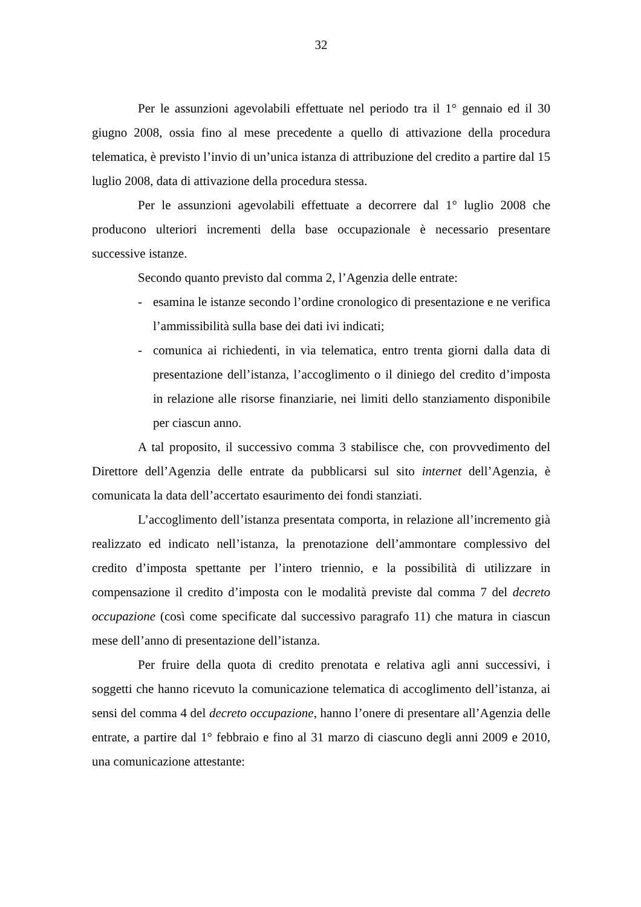32
Per le assunzioni agevolabili effettuate nel periodo tra il 1° gennaio ed il 30 giugno 2008, ossia fino al mese precedente a quello di attivazione della procedura telematica, è previsto l’invio di un’unica istanza di attribuzione del credito a partire dal 15 luglio 2008, data di attivazione della procedura stessa.
Per le assunzioni agevolabili effettuate a decorrere dal 1° luglio 2008 che producono ulteriori incrementi della base occupazionale è necessario presentare successive istanze.
Secondo quanto previsto dal comma 2, l’Agenzia delle entrate:
- esamina le istanze secondo l’ordine cronologico di presentazione e ne verifica l’ammissibilità sulla base dei dati ivi indicati;
- comunica ai richiedenti, in via telematica, entro trenta giorni dalla data di presentazione dell’istanza, l’accoglimento o il diniego del credito d’imposta in relazione alle risorse finanziarie, nei limiti dello stanziamento disponibile per ciascun anno.
A tal proposito, il successivo comma 3 stabilisce che, con provvedimento del Direttore dell’Agenzia delle entrate da pubblicarsi sul sito internet dell’Agenzia, è comunicata la data dell’accertato esaurimento dei fondi stanziati.
L’accoglimento dell’istanza presentata comporta, in relazione all’incremento già realizzato ed indicato nell’istanza, la prenotazione dell’ammontare complessivo del credito d’imposta spettante per l’intero triennio, e la possibilità di utilizzare in compensazione il credito d’imposta con le modalità previste dal comma 7 del decreto occupazione (così come specificate dal successivo paragrafo 11) che matura in ciascun mese dell’anno di presentazione dell’istanza.
Per fruire della quota di credito prenotata e relativa agli anni successivi, i soggetti che hanno ricevuto la comunicazione telematica di accoglimento dell’istanza, ai sensi del comma 4 del decreto occupazione, hanno l’onere di presentare all’Agenzia delle entrate, a partire dal 1° febbraio e fino al 31 marzo di ciascuno degli anni 2009 e 2010, una comunicazione attestante: